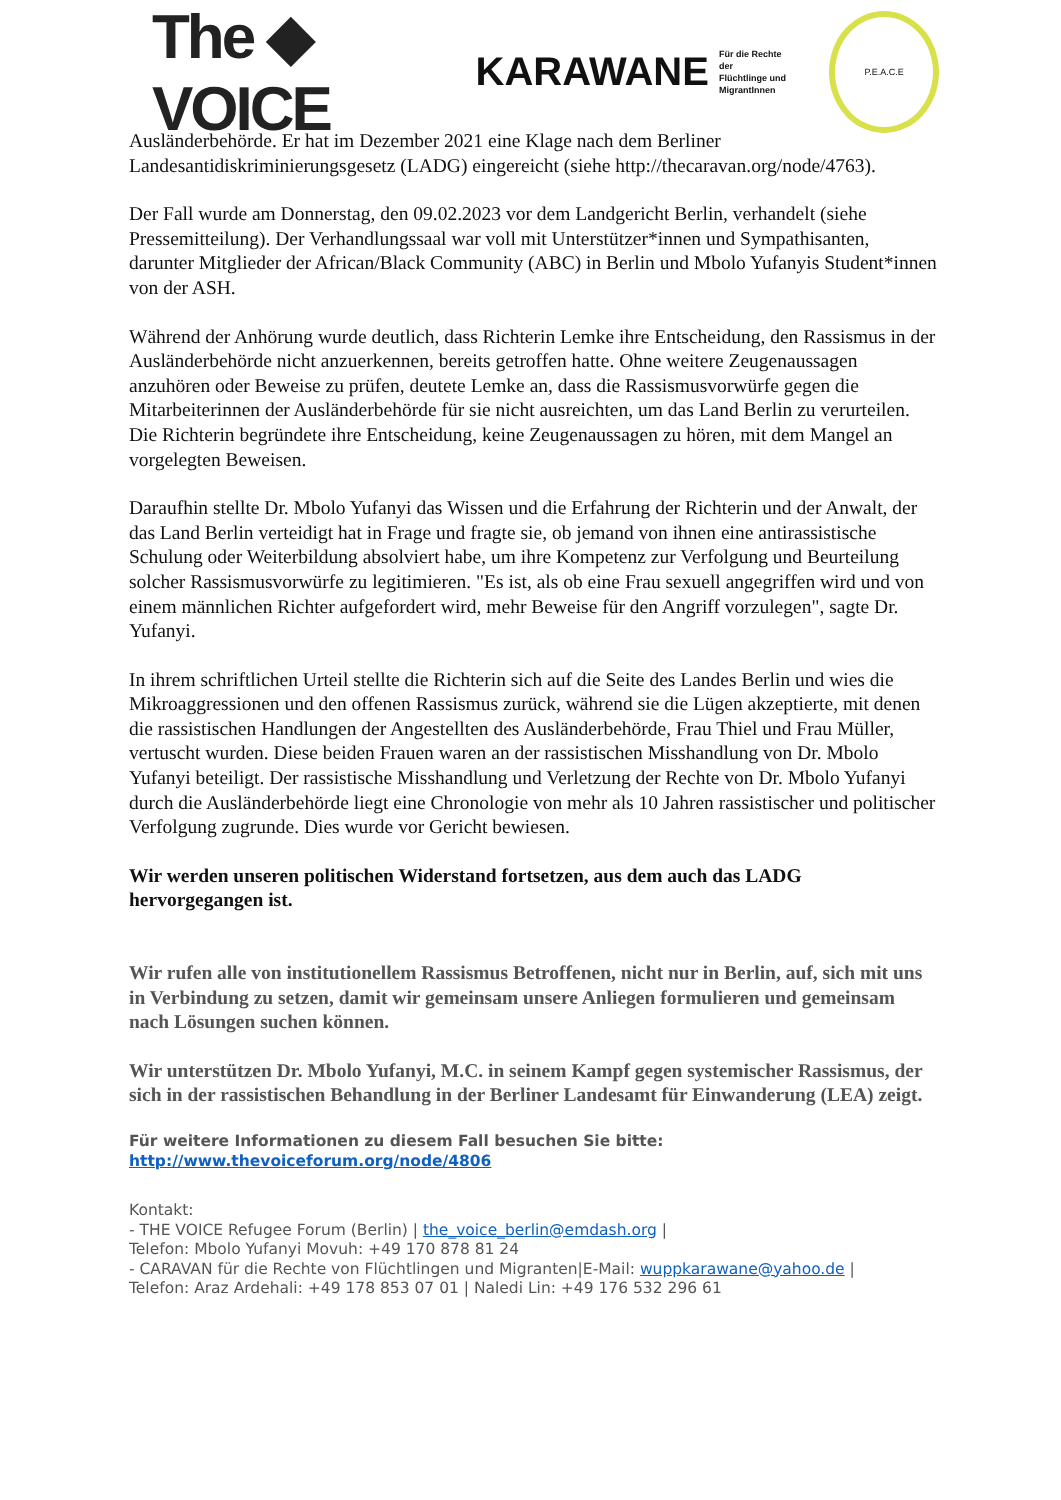The ◆ VOICE KARAWANE Für die Rechte der
Flüchtlinge und
MigrantInnen P.E.A.C.E
Ausländerbehörde. Er hat im Dezember 2021 eine Klage nach dem Berliner Landesantidiskriminierungsgesetz (LADG) eingereicht (siehe http://thecaravan.org/node/4763).
Der Fall wurde am Donnerstag, den 09.02.2023 vor dem Landgericht Berlin, verhandelt (siehe Pressemitteilung). Der Verhandlungssaal war voll mit Unterstützer*innen und Sympathisanten, darunter Mitglieder der African/Black Community (ABC) in Berlin und Mbolo Yufanyis Student*innen von der ASH.
Während der Anhörung wurde deutlich, dass Richterin Lemke ihre Entscheidung, den Rassismus in der Ausländerbehörde nicht anzuerkennen, bereits getroffen hatte. Ohne weitere Zeugenaussagen anzuhören oder Beweise zu prüfen, deutete Lemke an, dass die Rassismusvorwürfe gegen die Mitarbeiterinnen der Ausländerbehörde für sie nicht ausreichten, um das Land Berlin zu verurteilen. Die Richterin begründete ihre Entscheidung, keine Zeugenaussagen zu hören, mit dem Mangel an vorgelegten Beweisen.
Daraufhin stellte Dr. Mbolo Yufanyi das Wissen und die Erfahrung der Richterin und der Anwalt, der das Land Berlin verteidigt hat in Frage und fragte sie, ob jemand von ihnen eine antirassistische Schulung oder Weiterbildung absolviert habe, um ihre Kompetenz zur Verfolgung und Beurteilung solcher Rassismusvorwürfe zu legitimieren. "Es ist, als ob eine Frau sexuell angegriffen wird und von einem männlichen Richter aufgefordert wird, mehr Beweise für den Angriff vorzulegen", sagte Dr. Yufanyi.
In ihrem schriftlichen Urteil stellte die Richterin sich auf die Seite des Landes Berlin und wies die Mikroaggressionen und den offenen Rassismus zurück, während sie die Lügen akzeptierte, mit denen die rassistischen Handlungen der Angestellten des Ausländerbehörde, Frau Thiel und Frau Müller, vertuscht wurden. Diese beiden Frauen waren an der rassistischen Misshandlung von Dr. Mbolo Yufanyi beteiligt. Der rassistische Misshandlung und Verletzung der Rechte von Dr. Mbolo Yufanyi durch die Ausländerbehörde liegt eine Chronologie von mehr als 10 Jahren rassistischer und politischer Verfolgung zugrunde. Dies wurde vor Gericht bewiesen.
Wir werden unseren politischen Widerstand fortsetzen, aus dem auch das LADG hervorgegangen ist.
Wir rufen alle von institutionellem Rassismus Betroffenen, nicht nur in Berlin, auf, sich mit uns in Verbindung zu setzen, damit wir gemeinsam unsere Anliegen formulieren und gemeinsam nach Lösungen suchen können.
Wir unterstützen Dr. Mbolo Yufanyi, M.C. in seinem Kampf gegen systemischer Rassismus, der sich in der rassistischen Behandlung in der Berliner Landesamt für Einwanderung (LEA) zeigt.
Für weitere Informationen zu diesem Fall besuchen Sie bitte: http://www.thevoiceforum.org/node/4806
Kontakt:
- THE VOICE Refugee Forum (Berlin) | the_voice_berlin@emdash.org |
Telefon: Mbolo Yufanyi Movuh: +49 170 878 81 24
- CARAVAN für die Rechte von Flüchtlingen und Migranten|E-Mail: wuppkarawane@yahoo.de |
Telefon: Araz Ardehali: +49 178 853 07 01 | Naledi Lin: +49 176 532 296 61